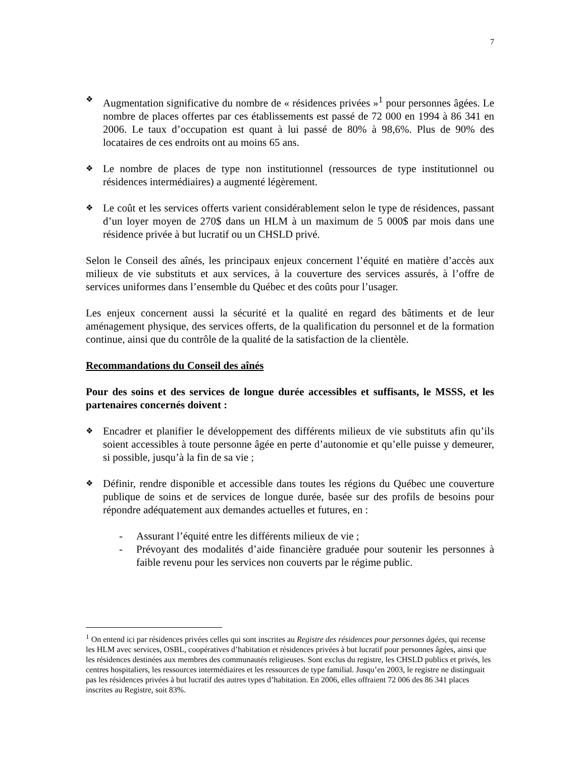7
❖
Augmentation significative du nombre de « résidences privées »<sup>1</sup> pour personnes âgées. Le nombre de places offertes par ces établissements est passé de 72 000 en 1994 à 86 341 en 2006. Le taux d’occupation est quant à lui passé de 80% à 98,6%. Plus de 90% des locataires de ces endroits ont au moins 65 ans.
❖
Le nombre de places de type non institutionnel (ressources de type institutionnel ou résidences intermédiaires) a augmenté légèrement.
❖
Le coût et les services offerts varient considérablement selon le type de résidences, passant d’un loyer moyen de 270$ dans un HLM à un maximum de 5 000$ par mois dans une résidence privée à but lucratif ou un CHSLD privé.
Selon le Conseil des aînés, les principaux enjeux concernent l’équité en matière d’accès aux milieux de vie substituts et aux services, à la couverture des services assurés, à l’offre de services uniformes dans l’ensemble du Québec et des coûts pour l’usager.
Les enjeux concernent aussi la sécurité et la qualité en regard des bâtiments et de leur aménagement physique, des services offerts, de la qualification du personnel et de la formation continue, ainsi que du contrôle de la qualité de la satisfaction de la clientèle.
Recommandations du Conseil des aînés
Pour des soins et des services de longue durée accessibles et suffisants, le MSSS, et les partenaires concernés doivent :
❖
Encadrer et planifier le développement des différents milieux de vie substituts afin qu’ils soient accessibles à toute personne âgée en perte d’autonomie et qu’elle puisse y demeurer, si possible, jusqu’à la fin de sa vie ;
❖
Définir, rendre disponible et accessible dans toutes les régions du Québec une couverture publique de soins et de services de longue durée, basée sur des profils de besoins pour répondre adéquatement aux demandes actuelles et futures, en :
- Assurant l’équité entre les différents milieux de vie ;
- Prévoyant des modalités d’aide financière graduée pour soutenir les personnes à faible revenu pour les services non couverts par le régime public.
<sup>1</sup> On entend ici par résidences privées celles qui sont inscrites au Registre des résidences pour personnes âgées, qui recense les HLM avec services, OSBL, coopératives d’habitation et résidences privées à but lucratif pour personnes âgées, ainsi que les résidences destinées aux membres des communautés religieuses. Sont exclus du registre, les CHSLD publics et privés, les centres hospitaliers, les ressources intermédiaires et les ressources de type familial. Jusqu’en 2003, le registre ne distinguait pas les résidences privées à but lucratif des autres types d’habitation. En 2006, elles offraient 72 006 des 86 341 places inscrites au Registre, soit 83%.